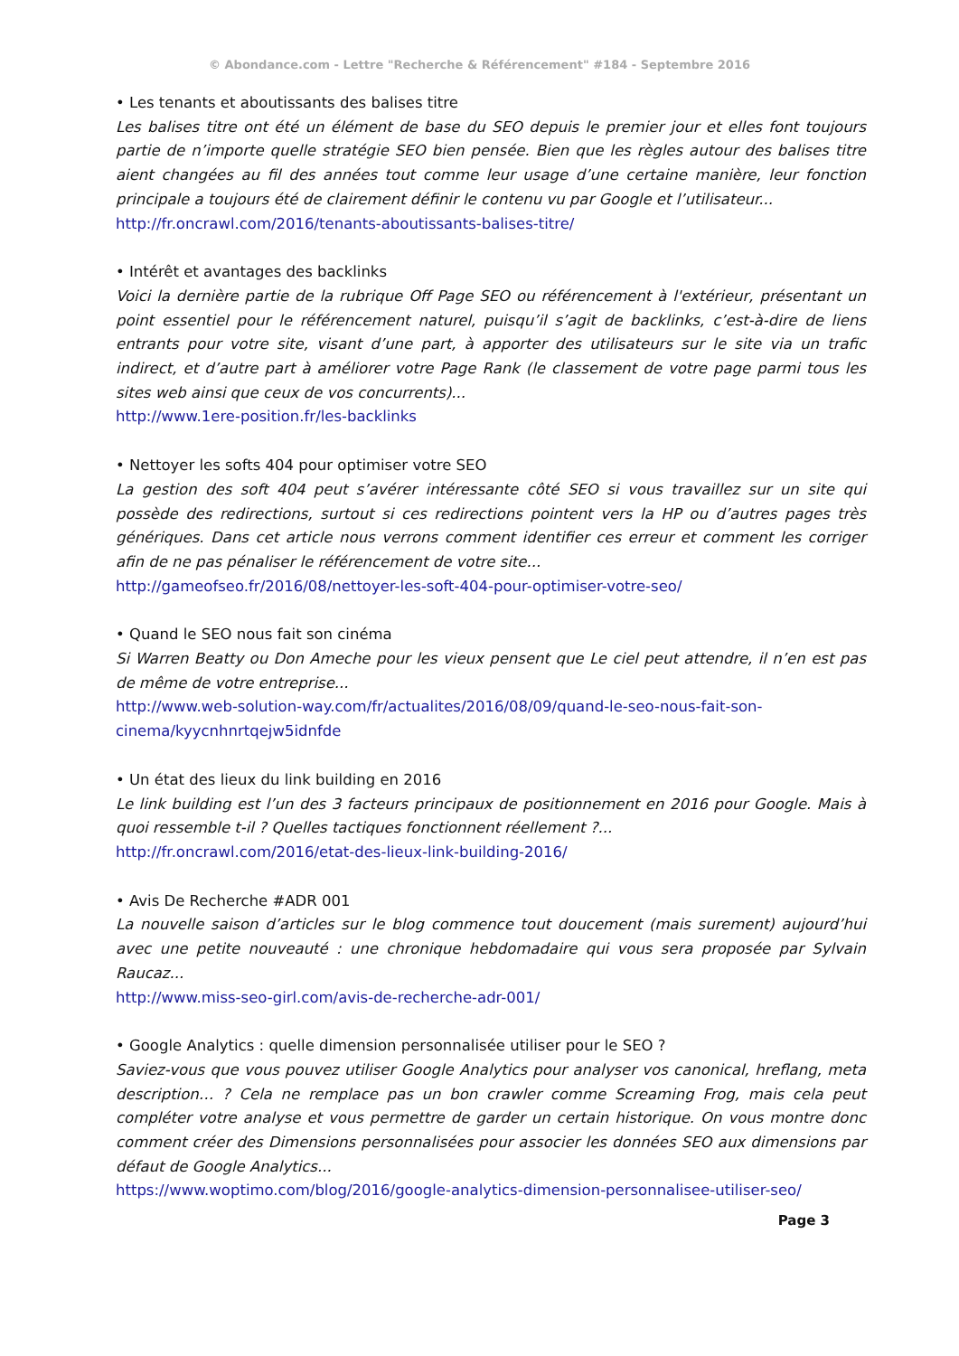© Abondance.com - Lettre "Recherche & Référencement" #184 - Septembre 2016
• Les tenants et aboutissants des balises titre
Les balises titre ont été un élément de base du SEO depuis le premier jour et elles font toujours partie de n’importe quelle stratégie SEO bien pensée. Bien que les règles autour des balises titre aient changées au fil des années tout comme leur usage d’une certaine manière, leur fonction principale a toujours été de clairement définir le contenu vu par Google et l’utilisateur...
http://fr.oncrawl.com/2016/tenants-aboutissants-balises-titre/
• Intérêt et avantages des backlinks
Voici la dernière partie de la rubrique Off Page SEO ou référencement à l'extérieur, présentant un point essentiel pour le référencement naturel, puisqu’il s’agit de backlinks, c’est-à-dire de liens entrants pour votre site, visant d’une part, à apporter des utilisateurs sur le site via un trafic indirect, et d’autre part à améliorer votre Page Rank (le classement de votre page parmi tous les sites web ainsi que ceux de vos concurrents)...
http://www.1ere-position.fr/les-backlinks
• Nettoyer les softs 404 pour optimiser votre SEO
La gestion des soft 404 peut s’avérer intéressante côté SEO si vous travaillez sur un site qui possède des redirections, surtout si ces redirections pointent vers la HP ou d’autres pages très génériques. Dans cet article nous verrons comment identifier ces erreur et comment les corriger afin de ne pas pénaliser le référencement de votre site...
http://gameofseo.fr/2016/08/nettoyer-les-soft-404-pour-optimiser-votre-seo/
• Quand le SEO nous fait son cinéma
Si Warren Beatty ou Don Ameche pour les vieux pensent que Le ciel peut attendre, il n’en est pas de même de votre entreprise...
http://www.web-solution-way.com/fr/actualites/2016/08/09/quand-le-seo-nous-fait-son-
cinema/kyycnhnrtqejw5idnfde
• Un état des lieux du link building en 2016
Le link building est l’un des 3 facteurs principaux de positionnement en 2016 pour Google. Mais à quoi ressemble t-il ? Quelles tactiques fonctionnent réellement ?...
http://fr.oncrawl.com/2016/etat-des-lieux-link-building-2016/
• Avis De Recherche #ADR 001
La nouvelle saison d’articles sur le blog commence tout doucement (mais surement) aujourd’hui avec une petite nouveauté : une chronique hebdomadaire qui vous sera proposée par Sylvain Raucaz...
http://www.miss-seo-girl.com/avis-de-recherche-adr-001/
• Google Analytics : quelle dimension personnalisée utiliser pour le SEO ?
Saviez-vous que vous pouvez utiliser Google Analytics pour analyser vos canonical, hreflang, meta description… ? Cela ne remplace pas un bon crawler comme Screaming Frog, mais cela peut compléter votre analyse et vous permettre de garder un certain historique. On vous montre donc comment créer des Dimensions personnalisées pour associer les données SEO aux dimensions par défaut de Google Analytics...
https://www.woptimo.com/blog/2016/google-analytics-dimension-personnalisee-utiliser-seo/
Page 3